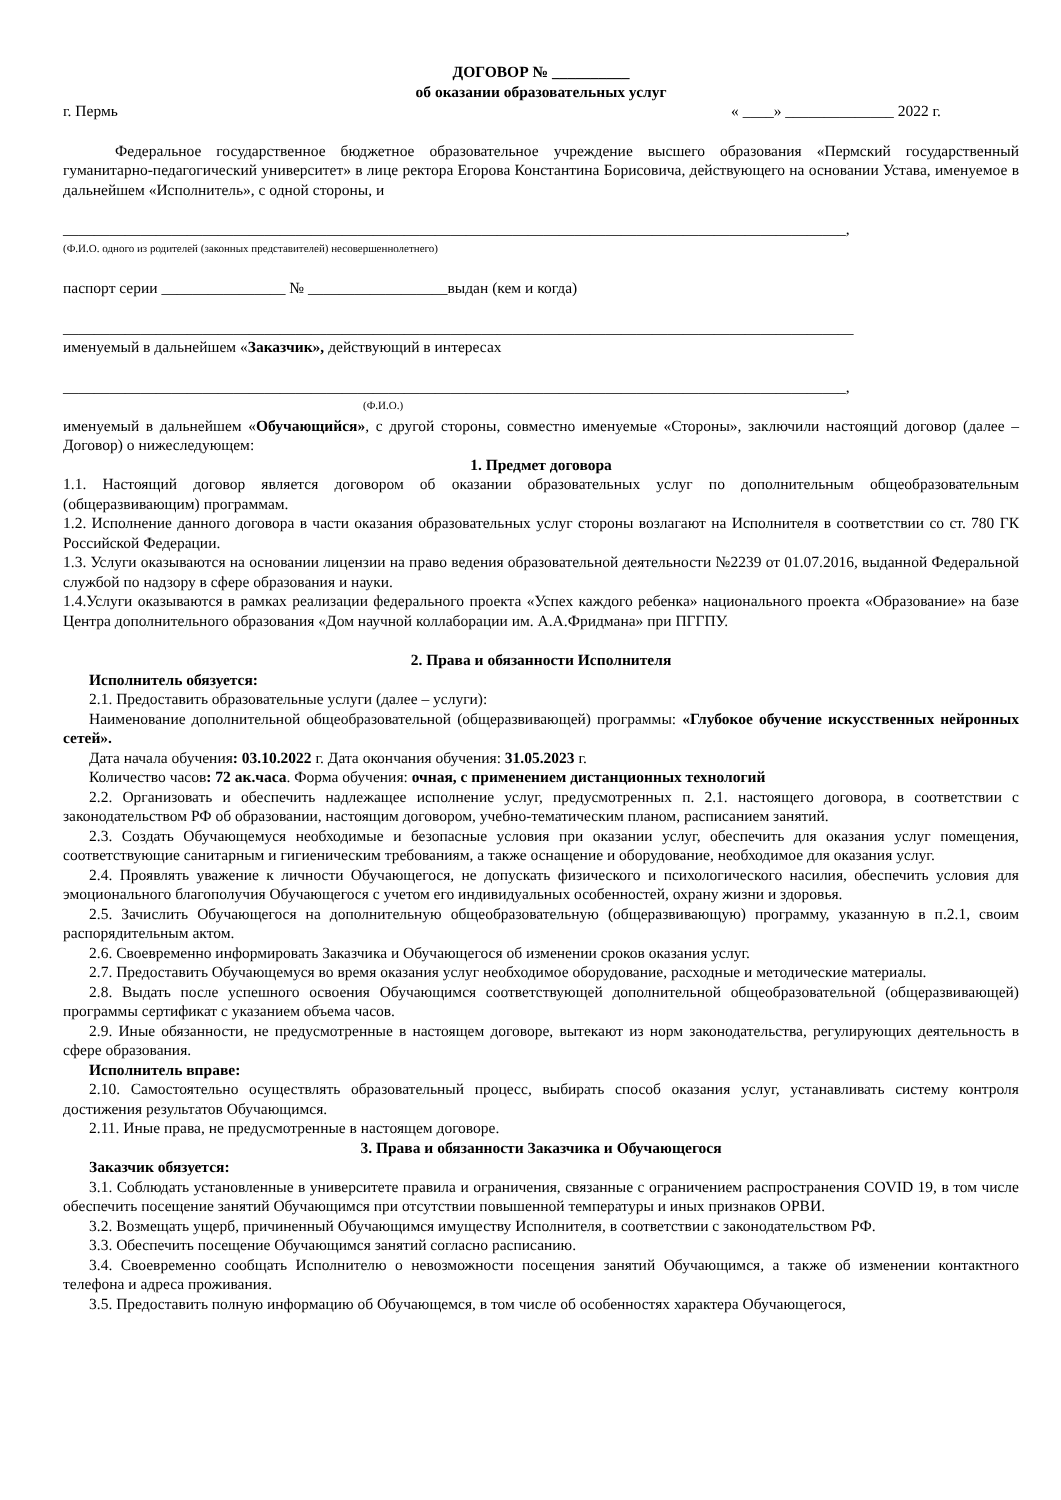ДОГОВОР № __________
об оказании образовательных услуг
г. Пермь « ____» ______________ 2022 г.
Федеральное государственное бюджетное образовательное учреждение высшего образования «Пермский государственный гуманитарно-педагогический университет» в лице ректора Егорова Константина Борисовича, действующего на основании Устава, именуемое в дальнейшем «Исполнитель», с одной стороны, и
_____________________________________________________________________________________________________,
(Ф.И.О. одного из родителей (законных представителей) несовершеннолетнего)
паспорт серии ________________ № __________________выдан (кем и когда)
______________________________________________________________________________________________________
именуемый в дальнейшем «Заказчик», действующий в интересах
_____________________________________________________________________________________________________,
(Ф.И.О.)
именуемый в дальнейшем «Обучающийся», с другой стороны, совместно именуемые «Стороны», заключили настоящий договор (далее – Договор) о нижеследующем:
1. Предмет договора
1.1. Настоящий договор является договором об оказании образовательных услуг по дополнительным общеобразовательным (общеразвивающим) программам.
1.2. Исполнение данного договора в части оказания образовательных услуг стороны возлагают на Исполнителя в соответствии со ст. 780 ГК Российской Федерации.
1.3. Услуги оказываются на основании лицензии на право ведения образовательной деятельности №2239 от 01.07.2016, выданной Федеральной службой по надзору в сфере образования и науки.
1.4.Услуги оказываются в рамках реализации федерального проекта «Успех каждого ребенка» национального проекта «Образование» на базе Центра дополнительного образования «Дом научной коллаборации им. А.А.Фридмана» при ПГГПУ.
2. Права и обязанности Исполнителя
Исполнитель обязуется:
2.1. Предоставить образовательные услуги (далее – услуги):
Наименование дополнительной общеобразовательной (общеразвивающей) программы: «Глубокое обучение искусственных нейронных сетей».
Дата начала обучения: 03.10.2022 г. Дата окончания обучения: 31.05.2023 г.
Количество часов: 72 ак.часа. Форма обучения: очная, с применением дистанционных технологий
2.2. Организовать и обеспечить надлежащее исполнение услуг, предусмотренных п. 2.1. настоящего договора, в соответствии с законодательством РФ об образовании, настоящим договором, учебно-тематическим планом, расписанием занятий.
2.3. Создать Обучающемуся необходимые и безопасные условия при оказании услуг, обеспечить для оказания услуг помещения, соответствующие санитарным и гигиеническим требованиям, а также оснащение и оборудование, необходимое для оказания услуг.
2.4. Проявлять уважение к личности Обучающегося, не допускать физического и психологического насилия, обеспечить условия для эмоционального благополучия Обучающегося с учетом его индивидуальных особенностей, охрану жизни и здоровья.
2.5. Зачислить Обучающегося на дополнительную общеобразовательную (общеразвивающую) программу, указанную в п.2.1, своим распорядительным актом.
2.6. Своевременно информировать Заказчика и Обучающегося об изменении сроков оказания услуг.
2.7. Предоставить Обучающемуся во время оказания услуг необходимое оборудование, расходные и методические материалы.
2.8. Выдать после успешного освоения Обучающимся соответствующей дополнительной общеобразовательной (общеразвивающей) программы сертификат с указанием объема часов.
2.9. Иные обязанности, не предусмотренные в настоящем договоре, вытекают из норм законодательства, регулирующих деятельность в сфере образования.
Исполнитель вправе:
2.10. Самостоятельно осуществлять образовательный процесс, выбирать способ оказания услуг, устанавливать систему контроля достижения результатов Обучающимся.
2.11. Иные права, не предусмотренные в настоящем договоре.
3. Права и обязанности Заказчика и Обучающегося
Заказчик обязуется:
3.1. Соблюдать установленные в университете правила и ограничения, связанные с ограничением распространения COVID 19, в том числе обеспечить посещение занятий Обучающимся при отсутствии повышенной температуры и иных признаков ОРВИ.
3.2. Возмещать ущерб, причиненный Обучающимся имуществу Исполнителя, в соответствии с законодательством РФ.
3.3. Обеспечить посещение Обучающимся занятий согласно расписанию.
3.4. Своевременно сообщать Исполнителю о невозможности посещения занятий Обучающимся, а также об изменении контактного телефона и адреса проживания.
3.5. Предоставить полную информацию об Обучающемся, в том числе об особенностях характера Обучающегося,